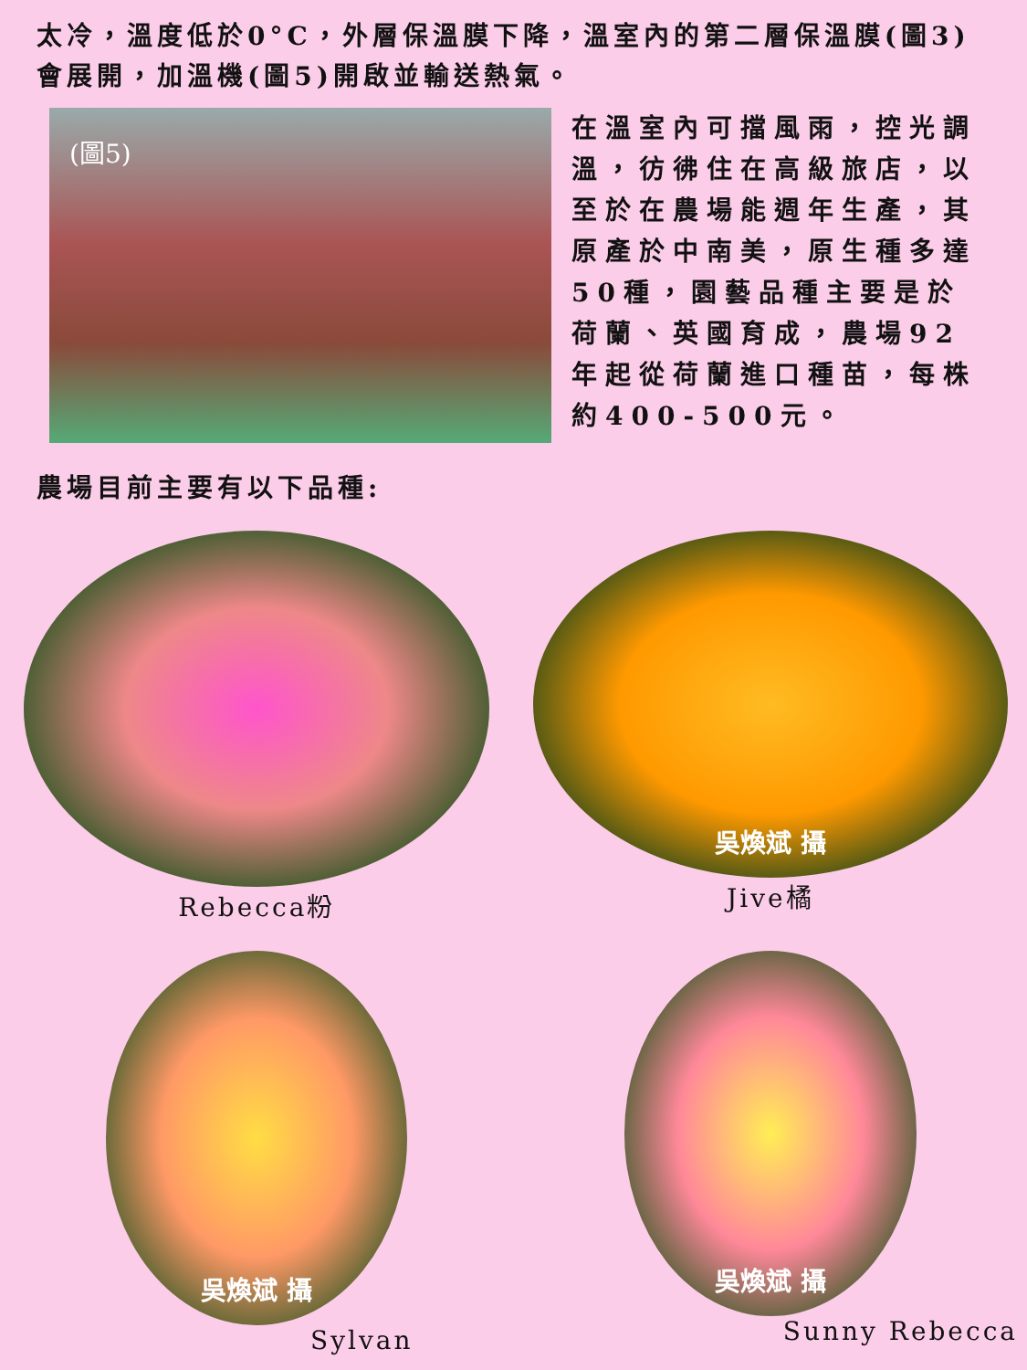太冷，溫度低於0°C，外層保溫膜下降，溫室內的第二層保溫膜(圖3)會展開，加溫機(圖5)開啟並輸送熱氣。
(圖5)
在溫室內可擋風雨，控光調溫，彷彿住在高級旅店，以至於在農場能週年生產，其原產於中南美，原生種多達50種，園藝品種主要是於荷蘭、英國育成，農場92年起從荷蘭進口種苗，每株約400-500元。
農場目前主要有以下品種:
Rebecca粉
吳煥斌 攝
Jive橘
吳煥斌 攝
Sylvan
吳煥斌 攝
Sunny Rebecca